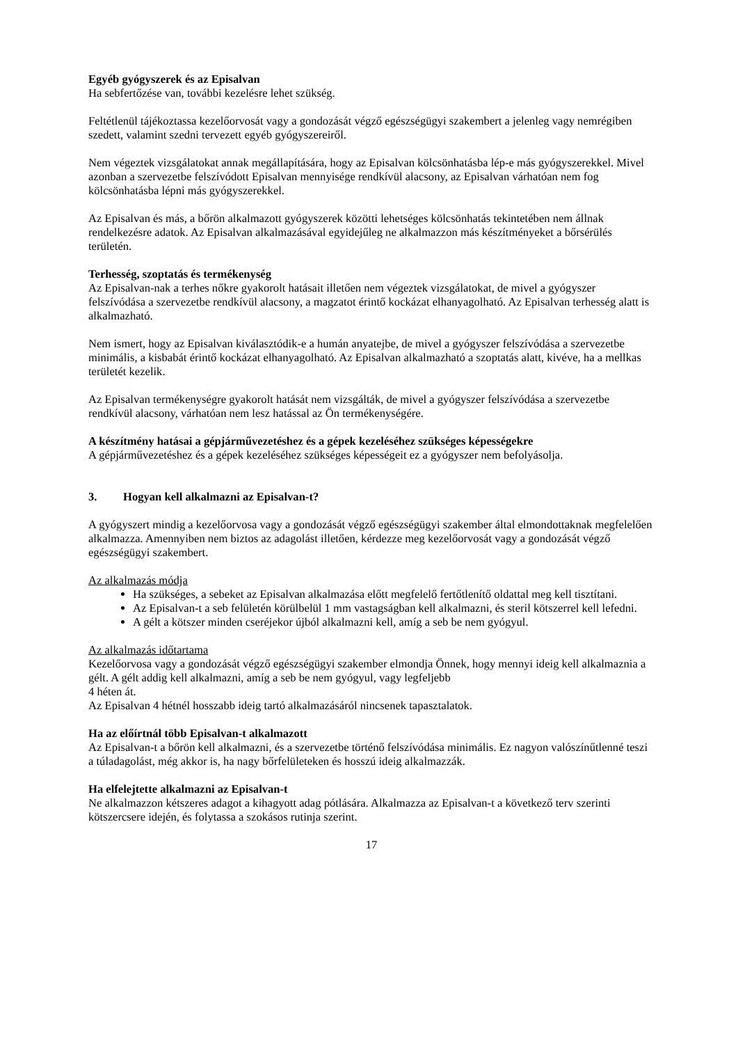Egyéb gyógyszerek és az Episalvan
Ha sebfertőzése van, további kezelésre lehet szükség.
Feltétlenül tájékoztassa kezelőorvosát vagy a gondozását végző egészségügyi szakembert a jelenleg vagy nemrégiben szedett, valamint szedni tervezett egyéb gyógyszereiről.
Nem végeztek vizsgálatokat annak megállapítására, hogy az Episalvan kölcsönhatásba lép-e más gyógyszerekkel. Mivel azonban a szervezetbe felszívódott Episalvan mennyisége rendkívül alacsony, az Episalvan várhatóan nem fog kölcsönhatásba lépni más gyógyszerekkel.
Az Episalvan és más, a bőrön alkalmazott gyógyszerek közötti lehetséges kölcsönhatás tekintetében nem állnak rendelkezésre adatok. Az Episalvan alkalmazásával egyidejűleg ne alkalmazzon más készítményeket a bőrsérülés területén.
Terhesség, szoptatás és termékenység
Az Episalvan-nak a terhes nőkre gyakorolt hatásait illetően nem végeztek vizsgálatokat, de mivel a gyógyszer felszívódása a szervezetbe rendkívül alacsony, a magzatot érintő kockázat elhanyagolható. Az Episalvan terhesség alatt is alkalmazható.
Nem ismert, hogy az Episalvan kiválasztódik-e a humán anyatejbe, de mivel a gyógyszer felszívódása a szervezetbe minimális, a kisbabát érintő kockázat elhanyagolható. Az Episalvan alkalmazható a szoptatás alatt, kivéve, ha a mellkas területét kezelik.
Az Episalvan termékenységre gyakorolt hatását nem vizsgálták, de mivel a gyógyszer felszívódása a szervezetbe rendkívül alacsony, várhatóan nem lesz hatással az Ön termékenységére.
A készítmény hatásai a gépjárművezetéshez és a gépek kezeléséhez szükséges képességekre
A gépjárművezetéshez és a gépek kezeléséhez szükséges képességeit ez a gyógyszer nem befolyásolja.
3. Hogyan kell alkalmazni az Episalvan-t?
A gyógyszert mindig a kezelőorvosa vagy a gondozását végző egészségügyi szakember által elmondottaknak megfelelően alkalmazza. Amennyiben nem biztos az adagolást illetően, kérdezze meg kezelőorvosát vagy a gondozását végző egészségügyi szakembert.
Az alkalmazás módja
Ha szükséges, a sebeket az Episalvan alkalmazása előtt megfelelő fertőtlenítő oldattal meg kell tisztítani.
Az Episalvan-t a seb felületén körülbelül 1 mm vastagságban kell alkalmazni, és steril kötszerrel kell lefedni.
A gélt a kötszer minden cseréjekor újból alkalmazni kell, amíg a seb be nem gyógyul.
Az alkalmazás időtartama
Kezelőorvosa vagy a gondozását végző egészségügyi szakember elmondja Önnek, hogy mennyi ideig kell alkalmaznia a gélt. A gélt addig kell alkalmazni, amíg a seb be nem gyógyul, vagy legfeljebb
4 héten át.
Az Episalvan 4 hétnél hosszabb ideig tartó alkalmazásáról nincsenek tapasztalatok.
Ha az előírtnál több Episalvan-t alkalmazott
Az Episalvan-t a bőrön kell alkalmazni, és a szervezetbe történő felszívódása minimális. Ez nagyon valószínűtlenné teszi a túladagolást, még akkor is, ha nagy bőrfelületeken és hosszú ideig alkalmazzák.
Ha elfelejtette alkalmazni az Episalvan-t
Ne alkalmazzon kétszeres adagot a kihagyott adag pótlására. Alkalmazza az Episalvan-t a következő terv szerinti kötszercsere idején, és folytassa a szokásos rutinja szerint.
17